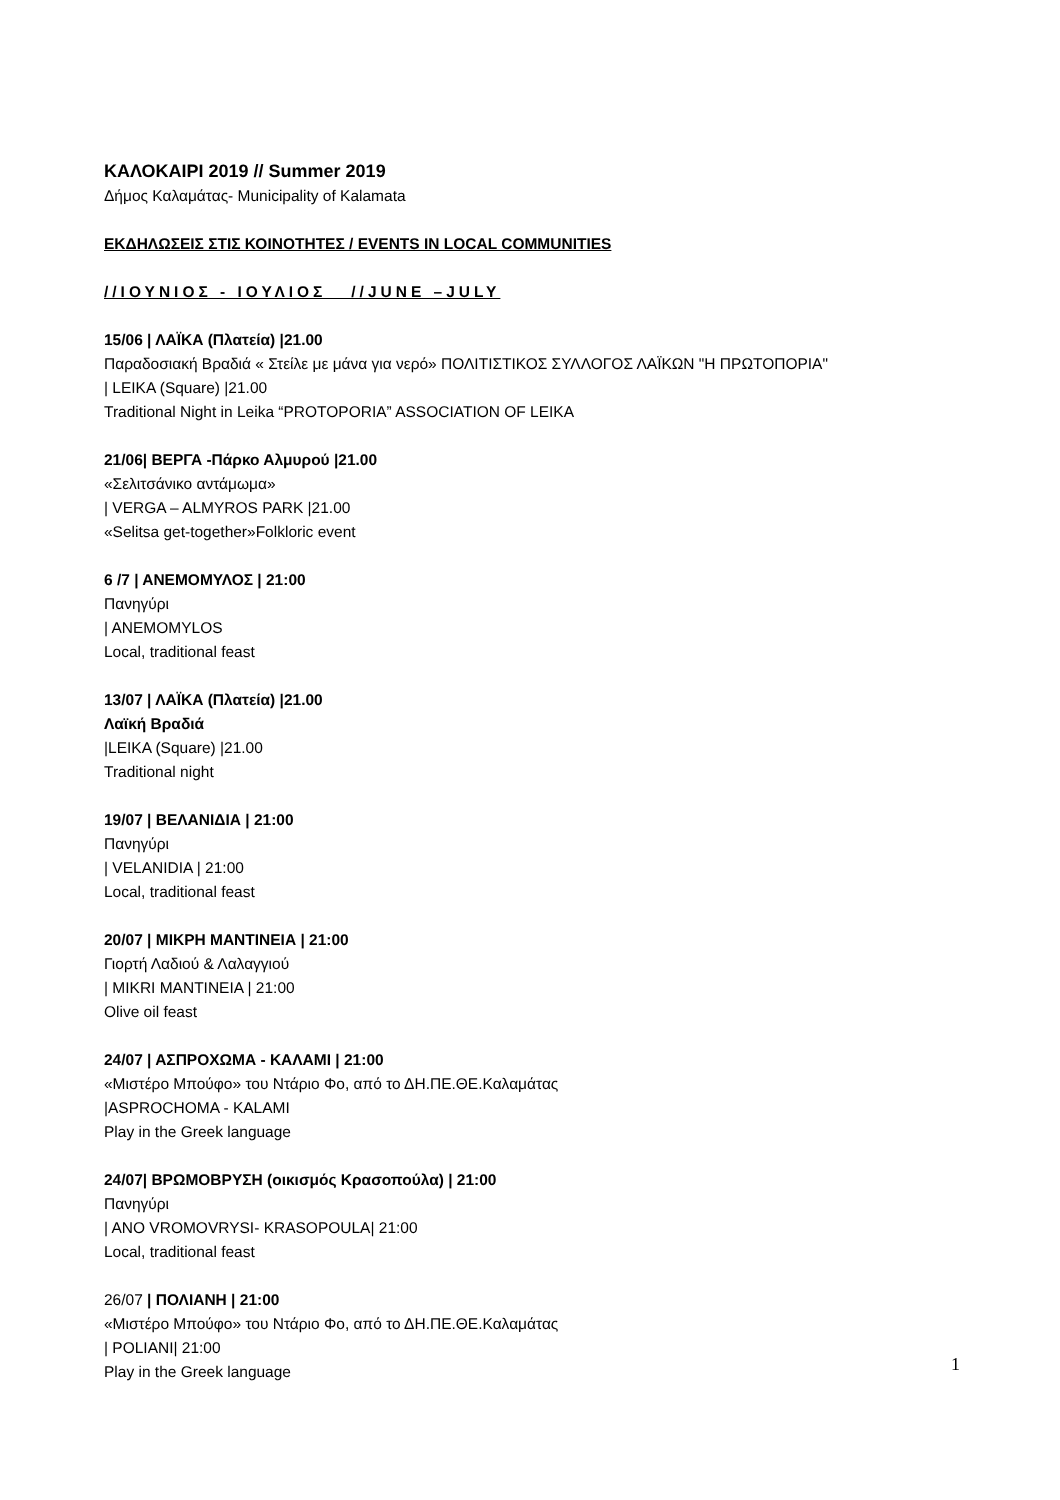ΚΑΛΟΚΑΙΡΙ 2019 // Summer 2019
Δήμος Καλαμάτας- Municipality of Kalamata
ΕΚΔΗΛΩΣΕΙΣ ΣΤΙΣ ΚΟΙΝΟΤΗΤΕΣ / EVENTS IN LOCAL COMMUNITIES
//ΙΟΥΝΙΟΣ - ΙΟΥΛΙΟΣ //JUNE –JULY
15/06 | ΛΑΪΚΑ (Πλατεία) |21.00
Παραδοσιακή Βραδιά « Στείλε με μάνα για νερό» ΠΟΛΙΤΙΣΤΙΚΟΣ ΣΥΛΛΟΓΟΣ ΛΑΪΚΩΝ "Η ΠΡΩΤΟΠΟΡΙΑ"
| LEIKA (Square) |21.00
Traditional Night in Leika “PROTOPORIA” ASSOCIATION OF LEIKA
21/06| ΒΕΡΓΑ -Πάρκο Αλμυρού |21.00
«Σελιτσάνικο αντάμωμα»
| VERGA – ALMYROS PARK |21.00
«Selitsa get-together»Folkloric event
6 /7 | ΑΝΕΜΟΜΥΛΟΣ | 21:00
Πανηγύρι
| ANEMOMYLOS
Local, traditional feast
13/07 | ΛΑΪΚΑ (Πλατεία) |21.00
Λαϊκή Βραδιά
|LEIKA (Square) |21.00
Traditional night
19/07 | ΒΕΛΑΝΙΔΙΑ | 21:00
Πανηγύρι
| VELANIDIA | 21:00
Local, traditional feast
20/07 | ΜΙΚΡΗ ΜΑΝΤΙΝΕΙΑ | 21:00
Γιορτή Λαδιού & Λαλαγγιού
| MIKRI MANTINEIA | 21:00
Olive oil feast
24/07 | ΑΣΠΡΟΧΩΜΑ - ΚΑΛΑΜΙ | 21:00
«Μιστέρο Μπούφο» του Ντάριο Φο, από το ΔΗ.ΠΕ.ΘΕ.Καλαμάτας
|ASPROCHOMA - KALAMI
Play in the Greek language
24/07| ΒΡΩΜΟΒΡΥΣΗ (οικισμός Κρασοπούλα) | 21:00
Πανηγύρι
| ANO VROMOVRYSI- KRASOPOULA| 21:00
Local, traditional feast
26/07 | ΠΟΛΙΑΝΗ | 21:00
«Μιστέρο Μπούφο» του Ντάριο Φο, από το ΔΗ.ΠΕ.ΘΕ.Καλαμάτας
| POLIANI| 21:00
Play in the Greek language
1